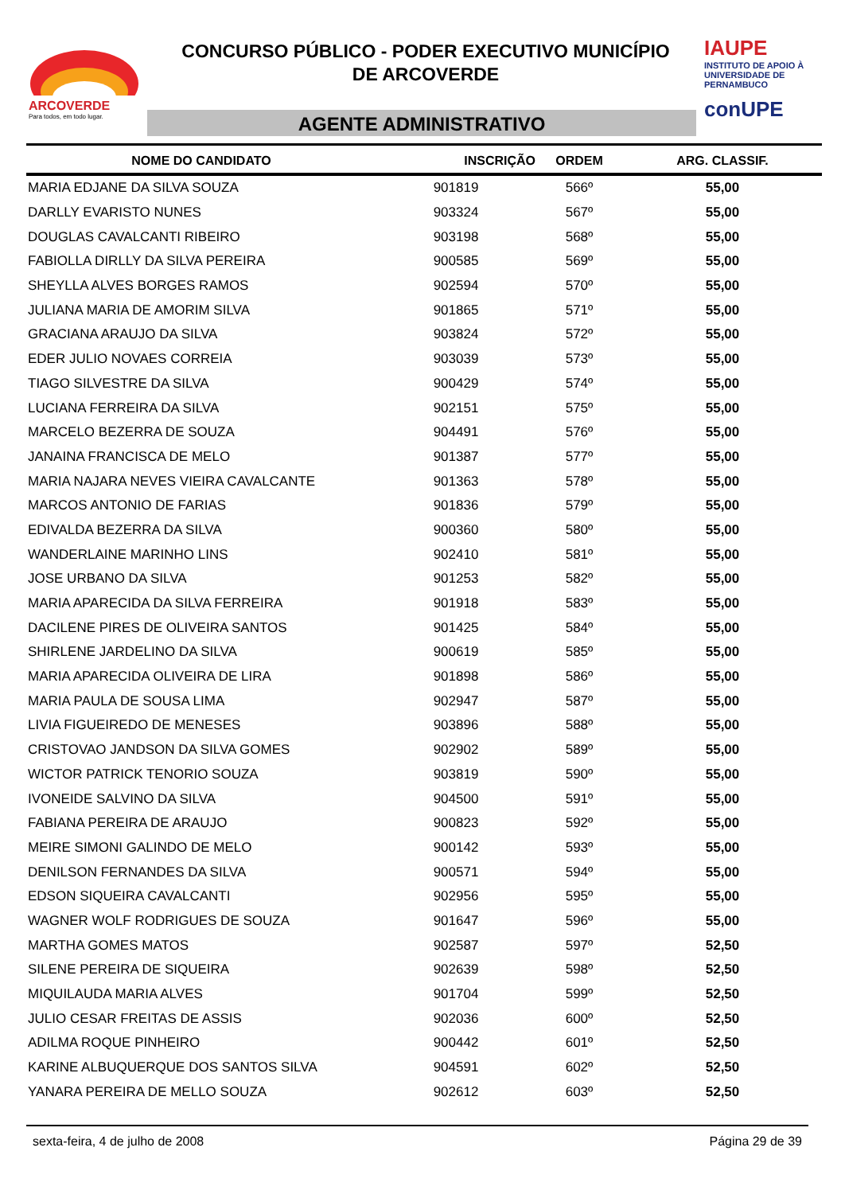ARCOVERDE
Para todos, em todo lugar.
CONCURSO PÚBLICO - PODER EXECUTIVO MUNICÍPIO
DE ARCOVERDE
AGENTE ADMINISTRATIVO
IAUPE
INSTITUTO DE APOIO À UNIVERSIDADE DE PERNAMBUCO
conUPE
| NOME DO CANDIDATO | INSCRIÇÃO | ORDEM | ARG. CLASSIF. |
| --- | --- | --- | --- |
| MARIA EDJANE DA SILVA SOUZA | 901819 | 566º | 55,00 |
| DARLLY EVARISTO NUNES | 903324 | 567º | 55,00 |
| DOUGLAS CAVALCANTI RIBEIRO | 903198 | 568º | 55,00 |
| FABIOLLA DIRLLY DA SILVA PEREIRA | 900585 | 569º | 55,00 |
| SHEYLLA ALVES BORGES RAMOS | 902594 | 570º | 55,00 |
| JULIANA MARIA DE AMORIM SILVA | 901865 | 571º | 55,00 |
| GRACIANA ARAUJO DA SILVA | 903824 | 572º | 55,00 |
| EDER JULIO NOVAES CORREIA | 903039 | 573º | 55,00 |
| TIAGO SILVESTRE DA SILVA | 900429 | 574º | 55,00 |
| LUCIANA FERREIRA DA SILVA | 902151 | 575º | 55,00 |
| MARCELO BEZERRA DE SOUZA | 904491 | 576º | 55,00 |
| JANAINA FRANCISCA DE MELO | 901387 | 577º | 55,00 |
| MARIA NAJARA NEVES VIEIRA CAVALCANTE | 901363 | 578º | 55,00 |
| MARCOS ANTONIO DE FARIAS | 901836 | 579º | 55,00 |
| EDIVALDA BEZERRA DA SILVA | 900360 | 580º | 55,00 |
| WANDERLAINE MARINHO LINS | 902410 | 581º | 55,00 |
| JOSE URBANO DA SILVA | 901253 | 582º | 55,00 |
| MARIA APARECIDA DA SILVA FERREIRA | 901918 | 583º | 55,00 |
| DACILENE PIRES DE OLIVEIRA SANTOS | 901425 | 584º | 55,00 |
| SHIRLENE JARDELINO DA SILVA | 900619 | 585º | 55,00 |
| MARIA APARECIDA OLIVEIRA DE LIRA | 901898 | 586º | 55,00 |
| MARIA PAULA DE SOUSA LIMA | 902947 | 587º | 55,00 |
| LIVIA FIGUEIREDO DE MENESES | 903896 | 588º | 55,00 |
| CRISTOVAO JANDSON DA SILVA GOMES | 902902 | 589º | 55,00 |
| WICTOR PATRICK TENORIO SOUZA | 903819 | 590º | 55,00 |
| IVONEIDE SALVINO DA SILVA | 904500 | 591º | 55,00 |
| FABIANA PEREIRA DE ARAUJO | 900823 | 592º | 55,00 |
| MEIRE SIMONI GALINDO DE MELO | 900142 | 593º | 55,00 |
| DENILSON FERNANDES DA SILVA | 900571 | 594º | 55,00 |
| EDSON SIQUEIRA CAVALCANTI | 902956 | 595º | 55,00 |
| WAGNER WOLF RODRIGUES DE SOUZA | 901647 | 596º | 55,00 |
| MARTHA GOMES MATOS | 902587 | 597º | 52,50 |
| SILENE PEREIRA DE SIQUEIRA | 902639 | 598º | 52,50 |
| MIQUILAUDA MARIA ALVES | 901704 | 599º | 52,50 |
| JULIO CESAR FREITAS DE ASSIS | 902036 | 600º | 52,50 |
| ADILMA ROQUE PINHEIRO | 900442 | 601º | 52,50 |
| KARINE ALBUQUERQUE DOS SANTOS SILVA | 904591 | 602º | 52,50 |
| YANARA PEREIRA DE MELLO SOUZA | 902612 | 603º | 52,50 |
sexta-feira, 4 de julho de 2008 Página 29 de 39